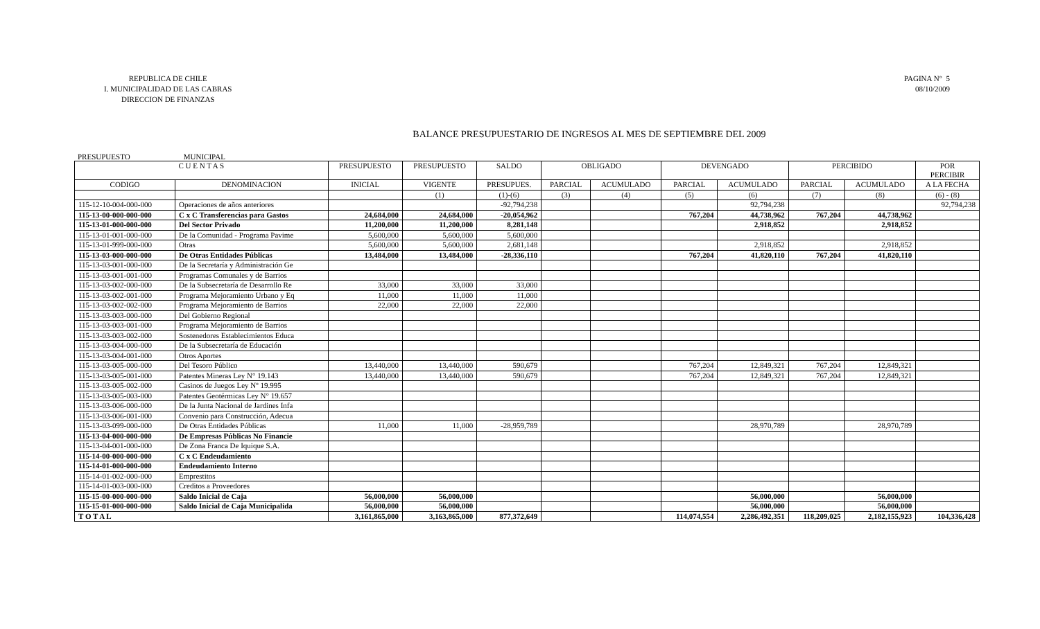REPUBLICA DE CHILE
I. MUNICIPALIDAD DE LAS CABRAS
DIRECCION DE FINANZAS
PAGINA N° 5
08/10/2009
BALANCE PRESUPUESTARIO DE INGRESOS AL MES DE SEPTIEMBRE DEL 2009
PRESUPUESTO MUNICIPAL
| C U E N T A S | | PRESUPUESTO | PRESUPUESTO | SALDO | OBLIGADO | | DEVENGADO | | PERCIBIDO | | POR PERCIBIR |
| --- | --- | --- | --- | --- | --- | --- | --- | --- | --- | --- | --- |
| CODIGO | DENOMINACION | INICIAL | VIGENTE | PRESUPUES. | PARCIAL | ACUMULADO | PARCIAL | ACUMULADO | PARCIAL | ACUMULADO | A LA FECHA |
| | | | (1) | (1)-(6) | (3) | (4) | (5) | (6) | (7) | (8) | (6) - (8) |
| 115-12-10-004-000-000 | Operaciones de años anteriores | | | -92,794,238 | | | | 92,794,238 | | | 92,794,238 |
| 115-13-00-000-000-000 | C x C Transferencias para Gastos | 24,684,000 | 24,684,000 | -20,054,962 | | | 767,204 | 44,738,962 | 767,204 | 44,738,962 | |
| 115-13-01-000-000-000 | Del Sector Privado | 11,200,000 | 11,200,000 | 8,281,148 | | | | 2,918,852 | | 2,918,852 | |
| 115-13-01-001-000-000 | De la Comunidad - Programa Pavime | 5,600,000 | 5,600,000 | 5,600,000 | | | | | | | |
| 115-13-01-999-000-000 | Otras | 5,600,000 | 5,600,000 | 2,681,148 | | | | 2,918,852 | | 2,918,852 | |
| 115-13-03-000-000-000 | De Otras Entidades Públicas | 13,484,000 | 13,484,000 | -28,336,110 | | | 767,204 | 41,820,110 | 767,204 | 41,820,110 | |
| 115-13-03-001-000-000 | De la Secretaría y Administración Ge | | | | | | | | | | |
| 115-13-03-001-001-000 | Programas Comunales y de Barrios | | | | | | | | | | |
| 115-13-03-002-000-000 | De la Subsecretaría de Desarrollo Re | 33,000 | 33,000 | 33,000 | | | | | | | |
| 115-13-03-002-001-000 | Programa Mejoramiento Urbano y Eq | 11,000 | 11,000 | 11,000 | | | | | | | |
| 115-13-03-002-002-000 | Programa Mejoramiento de Barrios | 22,000 | 22,000 | 22,000 | | | | | | | |
| 115-13-03-003-000-000 | Del Gobierno Regional | | | | | | | | | | |
| 115-13-03-003-001-000 | Programa Mejoramiento de Barrios | | | | | | | | | | |
| 115-13-03-003-002-000 | Sostenedores Establecimientos Educa | | | | | | | | | | |
| 115-13-03-004-000-000 | De la Subsecretaría de Educación | | | | | | | | | | |
| 115-13-03-004-001-000 | Otros Aportes | | | | | | | | | | |
| 115-13-03-005-000-000 | Del Tesoro Público | 13,440,000 | 13,440,000 | 590,679 | | | 767,204 | 12,849,321 | 767,204 | 12,849,321 | |
| 115-13-03-005-001-000 | Patentes Mineras Ley N° 19.143 | 13,440,000 | 13,440,000 | 590,679 | | | 767,204 | 12,849,321 | 767,204 | 12,849,321 | |
| 115-13-03-005-002-000 | Casinos de Juegos Ley Nº 19.995 | | | | | | | | | | |
| 115-13-03-005-003-000 | Patentes Geotérmicas Ley N° 19.657 | | | | | | | | | | |
| 115-13-03-006-000-000 | De la Junta Nacional de Jardines Infa | | | | | | | | | | |
| 115-13-03-006-001-000 | Convenio para Construcción, Adecua | | | | | | | | | | |
| 115-13-03-099-000-000 | De Otras Entidades Públicas | 11,000 | 11,000 | -28,959,789 | | | | 28,970,789 | | 28,970,789 | |
| 115-13-04-000-000-000 | De Empresas Públicas No Financie | | | | | | | | | | |
| 115-13-04-001-000-000 | De Zona Franca De Iquique S.A. | | | | | | | | | | |
| 115-14-00-000-000-000 | C x C Endeudamiento | | | | | | | | | | |
| 115-14-01-000-000-000 | Endeudamiento Interno | | | | | | | | | | |
| 115-14-01-002-000-000 | Emprestitos | | | | | | | | | | |
| 115-14-01-003-000-000 | Creditos a Proveedores | | | | | | | | | | |
| 115-15-00-000-000-000 | Saldo Inicial de Caja | 56,000,000 | 56,000,000 | | | | | 56,000,000 | | 56,000,000 | |
| 115-15-01-000-000-000 | Saldo Inicial de Caja Municipalida | 56,000,000 | 56,000,000 | | | | | 56,000,000 | | 56,000,000 | |
| T O T A L | | 3,161,865,000 | 3,163,865,000 | 877,372,649 | | | 114,074,554 | 2,286,492,351 | 118,209,025 | 2,182,155,923 | 104,336,428 |